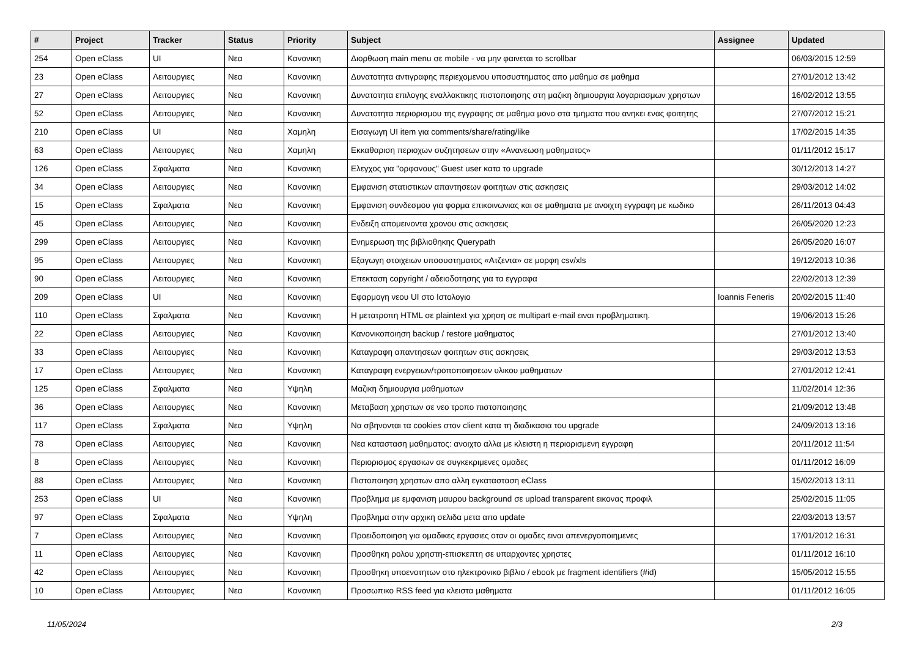| # | Project | Tracker | Status | Priority | Subject | Assignee | Updated |
| --- | --- | --- | --- | --- | --- | --- | --- |
| 254 | Open eClass | UI | Νεα | Κανονικη | Διορθωση main menu σε mobile - να μην φαινεται το scrollbar | | 06/03/2015 12:59 |
| 23 | Open eClass | Λειτουργιες | Νεα | Κανονικη | Δυνατοτητα αντιγραφης περιεχομενου υποσυστηματος απο μαθημα σε μαθημα | | 27/01/2012 13:42 |
| 27 | Open eClass | Λειτουργιες | Νεα | Κανονικη | Δυνατοτητα επιλογης εναλλακτικης πιστοποιησης στη μαζικη δημιουργια λογαριασμων χρηστων | | 16/02/2012 13:55 |
| 52 | Open eClass | Λειτουργιες | Νεα | Κανονικη | Δυνατοτητα περιορισμου της εγγραφης σε μαθημα μονο στα τμηματα που ανηκει ενας φοιτητης | | 27/07/2012 15:21 |
| 210 | Open eClass | UI | Νεα | Χαμηλη | Εισαγωγη UI item για comments/share/rating/like | | 17/02/2015 14:35 |
| 63 | Open eClass | Λειτουργιες | Νεα | Χαμηλη | Εκκαθαριση περιοχων συζητησεων στην «Ανανεωση μαθηματος» | | 01/11/2012 15:17 |
| 126 | Open eClass | Σφαλματα | Νεα | Κανονικη | Ελεγχος για "ορφανους" Guest user κατα το upgrade | | 30/12/2013 14:27 |
| 34 | Open eClass | Λειτουργιες | Νεα | Κανονικη | Εμφανιση στατιστικων απαντησεων φοιτητων στις ασκησεις | | 29/03/2012 14:02 |
| 15 | Open eClass | Σφαλματα | Νεα | Κανονικη | Εμφανιση συνδεσμου για φορμα επικοινωνιας και σε μαθηματα με ανοιχτη εγγραφη με κωδικο | | 26/11/2013 04:43 |
| 45 | Open eClass | Λειτουργιες | Νεα | Κανονικη | Ενδειξη απομεινοντα χρονου στις ασκησεις | | 26/05/2020 12:23 |
| 299 | Open eClass | Λειτουργιες | Νεα | Κανονικη | Ενημερωση της βιβλιοθηκης Querypath | | 26/05/2020 16:07 |
| 95 | Open eClass | Λειτουργιες | Νεα | Κανονικη | Εξαγωγη στοιχειων υποσυστηματος «Ατζεντα» σε μορφη csv/xls | | 19/12/2013 10:36 |
| 90 | Open eClass | Λειτουργιες | Νεα | Κανονικη | Επεκταση copyright / αδειοδοτησης για τα εγγραφα | | 22/02/2013 12:39 |
| 209 | Open eClass | UI | Νεα | Κανονικη | Εφαρμογη νεου UI στο Ιστολογιο | Ioannis Feneris | 20/02/2015 11:40 |
| 110 | Open eClass | Σφαλματα | Νεα | Κανονικη | Η μετατροπη HTML σε plaintext για χρηση σε multipart e-mail ειναι προβληματικη. | | 19/06/2013 15:26 |
| 22 | Open eClass | Λειτουργιες | Νεα | Κανονικη | Κανονικοποιηση backup / restore μαθηματος | | 27/01/2012 13:40 |
| 33 | Open eClass | Λειτουργιες | Νεα | Κανονικη | Καταγραφη απαντησεων φοιτητων στις ασκησεις | | 29/03/2012 13:53 |
| 17 | Open eClass | Λειτουργιες | Νεα | Κανονικη | Καταγραφη ενεργειων/τροποποιησεων υλικου μαθηματων | | 27/01/2012 12:41 |
| 125 | Open eClass | Σφαλματα | Νεα | Υψηλη | Μαζικη δημιουργια μαθηματων | | 11/02/2014 12:36 |
| 36 | Open eClass | Λειτουργιες | Νεα | Κανονικη | Μεταβαση χρηστων σε νεο τροπο πιστοποιησης | | 21/09/2012 13:48 |
| 117 | Open eClass | Σφαλματα | Νεα | Υψηλη | Να σβηνονται τα cookies στον client κατα τη διαδικασια του upgrade | | 24/09/2013 13:16 |
| 78 | Open eClass | Λειτουργιες | Νεα | Κανονικη | Νεα κατασταση μαθηματος: ανοιχτο αλλα με κλειστη η περιορισμενη εγγραφη | | 20/11/2012 11:54 |
| 8 | Open eClass | Λειτουργιες | Νεα | Κανονικη | Περιορισμος εργασιων σε συγκεκριμενες ομαδες | | 01/11/2012 16:09 |
| 88 | Open eClass | Λειτουργιες | Νεα | Κανονικη | Πιστοποιηση χρηστων απο αλλη εγκατασταση eClass | | 15/02/2013 13:11 |
| 253 | Open eClass | UI | Νεα | Κανονικη | Προβλημα με εμφανιση μαυρου background σε upload transparent εικονας προφιλ | | 25/02/2015 11:05 |
| 97 | Open eClass | Σφαλματα | Νεα | Υψηλη | Προβλημα στην αρχικη σελιδα μετα απο update | | 22/03/2013 13:57 |
| 7 | Open eClass | Λειτουργιες | Νεα | Κανονικη | Προειδοποιηση για ομαδικες εργασιες οταν οι ομαδες ειναι απενεργοποιημενες | | 17/01/2012 16:31 |
| 11 | Open eClass | Λειτουργιες | Νεα | Κανονικη | Προσθηκη ρολου χρηστη-επισκεπτη σε υπαρχοντες χρηστες | | 01/11/2012 16:10 |
| 42 | Open eClass | Λειτουργιες | Νεα | Κανονικη | Προσθηκη υποενοτητων στο ηλεκτρονικο βιβλιο / ebook με fragment identifiers (#id) | | 15/05/2012 15:55 |
| 10 | Open eClass | Λειτουργιες | Νεα | Κανονικη | Προσωπικο RSS feed για κλειστα μαθηματα | | 01/11/2012 16:05 |
11/05/2024 2/3